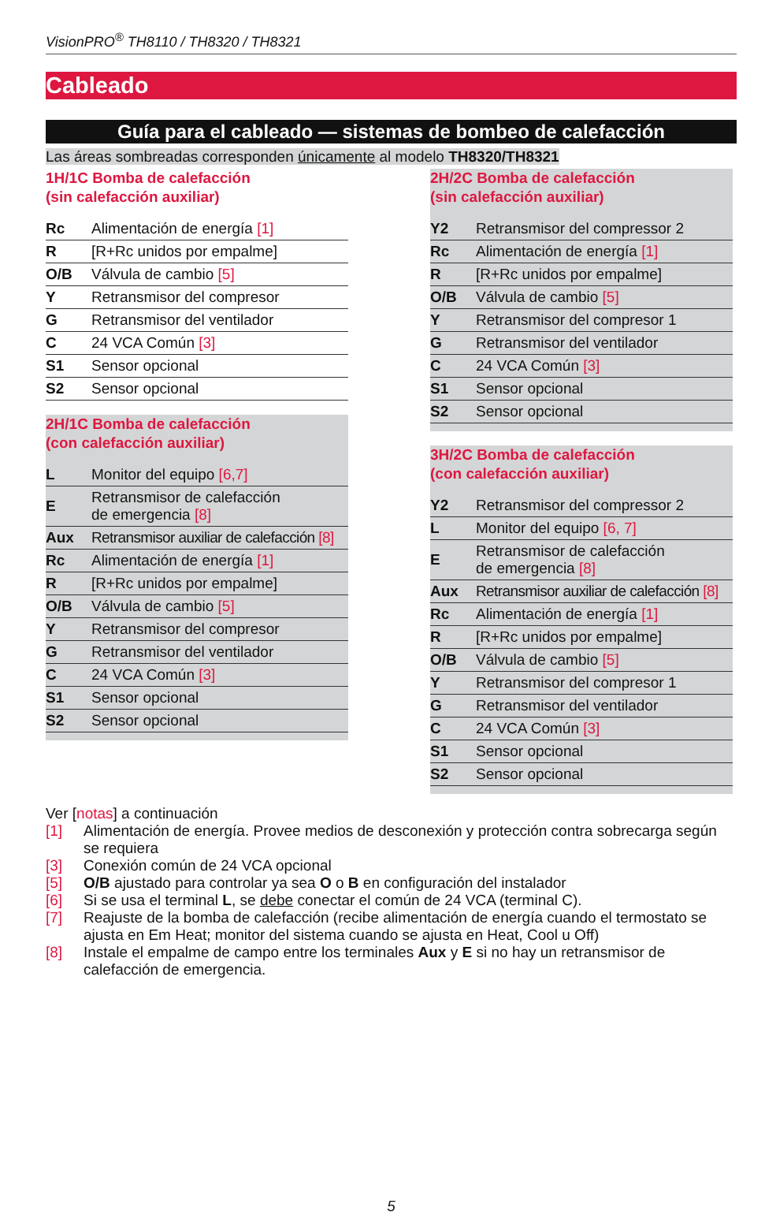VisionPRO<sup>®</sup> TH8110 / TH8320 / TH8321
Cableado
Guía para el cableado — sistemas de bombeo de calefacción
Las áreas sombreadas corresponden únicamente al modelo TH8320/TH8321
1H/1C Bomba de calefacción
(sin calefacción auxiliar)
| Rc | Alimentación de energía [1] |
| R | [R+Rc unidos por empalme] |
| O/B | Válvula de cambio [5] |
| Y | Retransmisor del compresor |
| G | Retransmisor del ventilador |
| C | 24 VCA Común [3] |
| S1 | Sensor opcional |
| S2 | Sensor opcional |
2H/1C Bomba de calefacción
(con calefacción auxiliar)
| L | Monitor del equipo [6,7] |
| E | Retransmisor de calefacción de emergencia [8] |
| Aux | Retransmisor auxiliar de calefacción [8] |
| Rc | Alimentación de energía [1] |
| R | [R+Rc unidos por empalme] |
| O/B | Válvula de cambio [5] |
| Y | Retransmisor del compresor |
| G | Retransmisor del ventilador |
| C | 24 VCA Común [3] |
| S1 | Sensor opcional |
| S2 | Sensor opcional |
2H/2C Bomba de calefacción
(sin calefacción auxiliar)
| Y2 | Retransmisor del compressor 2 |
| Rc | Alimentación de energía [1] |
| R | [R+Rc unidos por empalme] |
| O/B | Válvula de cambio [5] |
| Y | Retransmisor del compresor 1 |
| G | Retransmisor del ventilador |
| C | 24 VCA Común [3] |
| S1 | Sensor opcional |
| S2 | Sensor opcional |
3H/2C Bomba de calefacción
(con calefacción auxiliar)
| Y2 | Retransmisor del compressor 2 |
| L | Monitor del equipo [6, 7] |
| E | Retransmisor de calefacción de emergencia [8] |
| Aux | Retransmisor auxiliar de calefacción [8] |
| Rc | Alimentación de energía [1] |
| R | [R+Rc unidos por empalme] |
| O/B | Válvula de cambio [5] |
| Y | Retransmisor del compresor 1 |
| G | Retransmisor del ventilador |
| C | 24 VCA Común [3] |
| S1 | Sensor opcional |
| S2 | Sensor opcional |
Ver [notas] a continuación
[1] Alimentación de energía. Provee medios de desconexión y protección contra sobrecarga según se requiera
[3] Conexión común de 24 VCA opcional
[5] O/B ajustado para controlar ya sea O o B en configuración del instalador
[6] Si se usa el terminal L, se debe conectar el común de 24 VCA (terminal C).
[7] Reajuste de la bomba de calefacción (recibe alimentación de energía cuando el termostato se ajusta en Em Heat; monitor del sistema cuando se ajusta en Heat, Cool u Off)
[8] Instale el empalme de campo entre los terminales Aux y E si no hay un retransmisor de calefacción de emergencia.
5